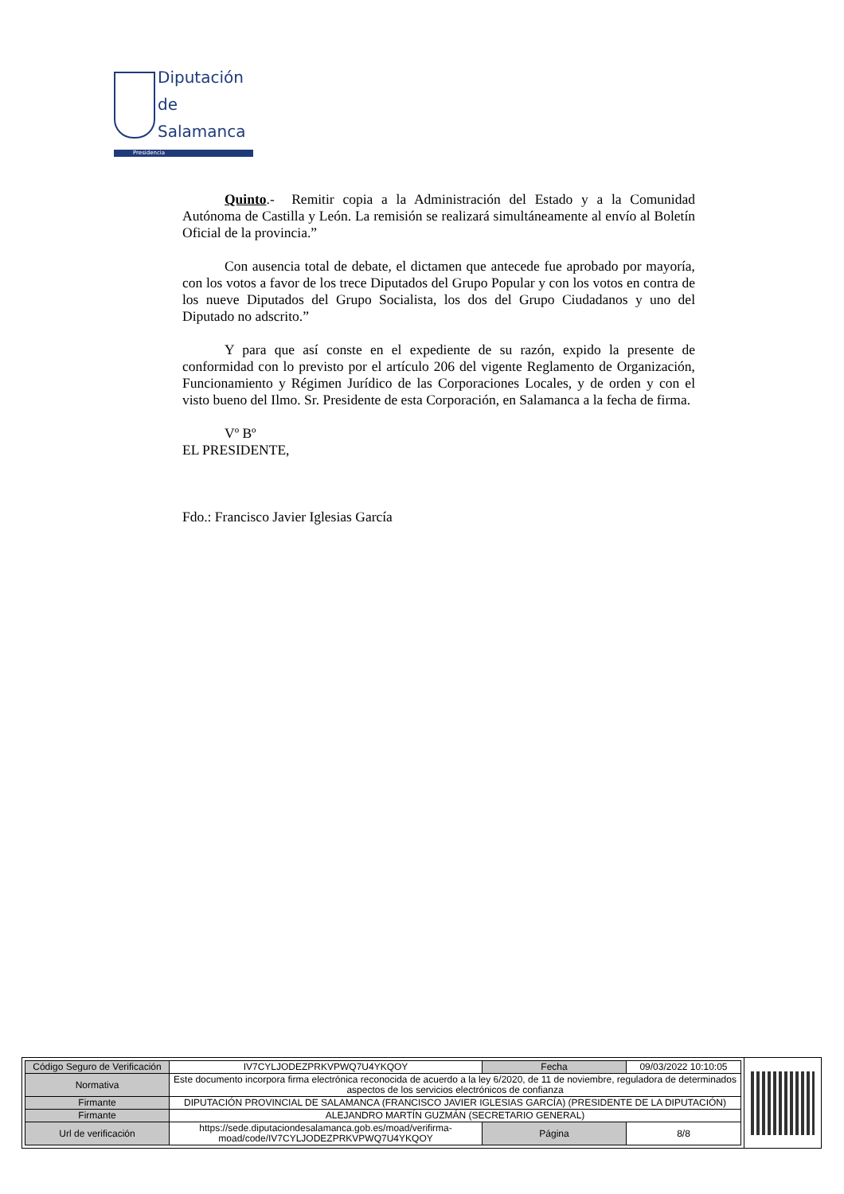Diputación
de Salamanca
Presidencia
Quinto.- Remitir copia a la Administración del Estado y a la Comunidad Autónoma de Castilla y León. La remisión se realizará simultáneamente al envío al Boletín Oficial de la provincia.”
Con ausencia total de debate, el dictamen que antecede fue aprobado por mayoría, con los votos a favor de los trece Diputados del Grupo Popular y con los votos en contra de los nueve Diputados del Grupo Socialista, los dos del Grupo Ciudadanos y uno del Diputado no adscrito.”
Y para que así conste en el expediente de su razón, expido la presente de conformidad con lo previsto por el artículo 206 del vigente Reglamento de Organización, Funcionamiento y Régimen Jurídico de las Corporaciones Locales, y de orden y con el visto bueno del Ilmo. Sr. Presidente de esta Corporación, en Salamanca a la fecha de firma.
Vº Bº
EL PRESIDENTE,
Fdo.: Francisco Javier Iglesias García
| Código Seguro de Verificación | IV7CYLJODEZPRKVPWQ7U4YKQOY | Fecha | 09/03/2022 10:10:05 |
| Normativa | Este documento incorpora firma electrónica reconocida de acuerdo a la ley 6/2020, de 11 de noviembre, reguladora de determinados aspectos de los servicios electrónicos de confianza | | |
| Firmante | DIPUTACIÓN PROVINCIAL DE SALAMANCA (FRANCISCO JAVIER IGLESIAS GARCÍA) (PRESIDENTE DE LA DIPUTACIÓN) | | |
| Firmante | ALEJANDRO MARTÍN GUZMÁN (SECRETARIO GENERAL) | | |
| Url de verificación | https://sede.diputaciondesalamanca.gob.es/moad/verifirma-moad/code/IV7CYLJODEZPRKVPWQ7U4YKQOY | Página | 8/8 |